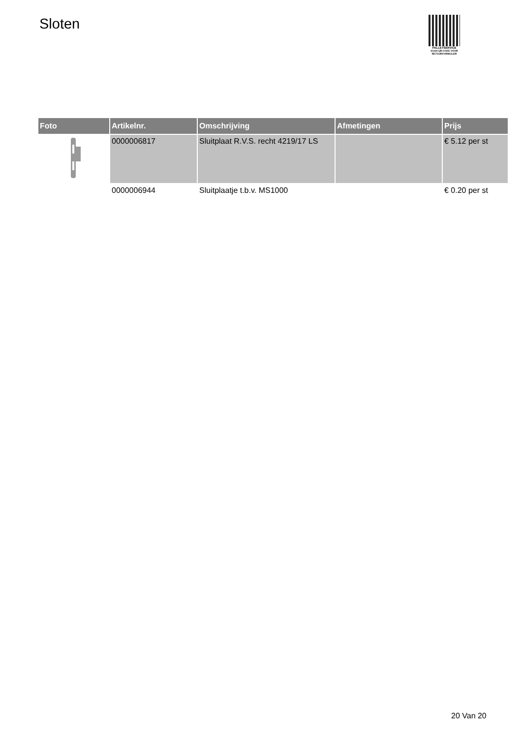Sloten
PALLETSERVICE
SCAN QR-CODE VOOR
RETOURFORMULIER
| Foto | Artikelnr. | Omschrijving | Afmetingen | Prijs |
| --- | --- | --- | --- | --- |
| | 0000006817 | Sluitplaat R.V.S. recht 4219/17 LS | | € 5.12 per st |
| | 0000006944 | Sluitplaatje t.b.v. MS1000 | | € 0.20 per st |
20 Van 20